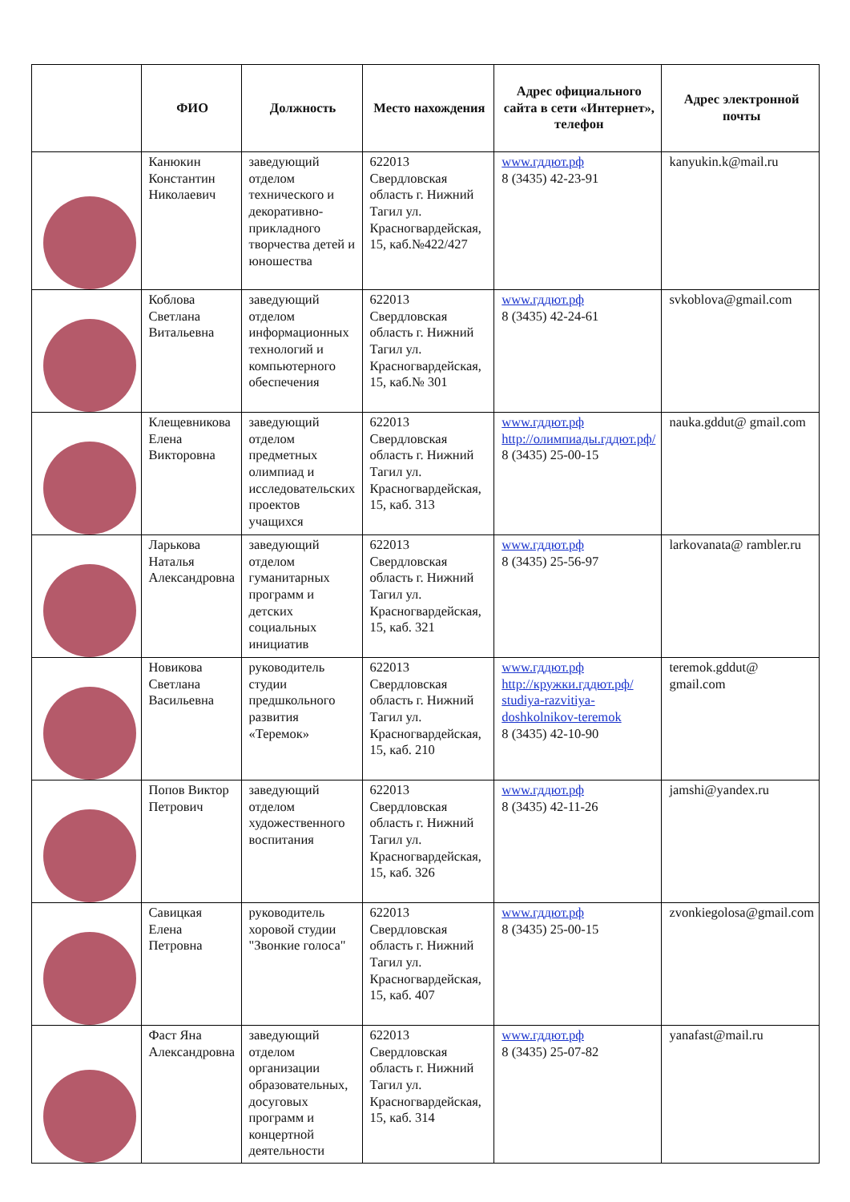| | ФИО | Должность | Место нахождения | Адрес официального сайта в сети «Интернет», телефон | Адрес электронной почты |
| --- | --- | --- | --- | --- | --- |
| | Канюкин Константин Николаевич | заведующий отделом технического и декоративно-прикладного творчества детей и юношества | 622013 Свердловская область г. Нижний Тагил ул. Красногвардейская, 15, каб.№422/427 | www.гддют.рф 8 (3435) 42-23-91 | kanyukin.k@mail.ru |
| | Коблова Светлана Витальевна | заведующий отделом информационных технологий и компьютерного обеспечения | 622013 Свердловская область г. Нижний Тагил ул. Красногвардейская, 15, каб.№ 301 | www.гддют.рф 8 (3435) 42-24-61 | svkoblova@gmail.com |
| | Клещевникова Елена Викторовна | заведующий отделом предметных олимпиад и исследовательских проектов учащихся | 622013 Свердловская область г. Нижний Тагил ул. Красногвардейская, 15, каб. 313 | www.гддют.рф http://олимпиады.гддют.рф/ 8 (3435) 25-00-15 | nauka.gddut@ gmail.com |
| | Ларькова Наталья Александровна | заведующий отделом гуманитарных программ и детских социальных инициатив | 622013 Свердловская область г. Нижний Тагил ул. Красногвардейская, 15, каб. 321 | www.гддют.рф 8 (3435) 25-56-97 | larkovanata@ rambler.ru |
| | Новикова Светлана Васильевна | руководитель студии предшкольного развития «Теремок» | 622013 Свердловская область г. Нижний Тагил ул. Красногвардейская, 15, каб. 210 | www.гддют.рф http://кружки.гддют.рф/ studiya-razvitiya-doshkolnikov-teremok 8 (3435) 42-10-90 | teremok.gddut@ gmail.com |
| | Попов Виктор Петрович | заведующий отделом художественного воспитания | 622013 Свердловская область г. Нижний Тагил ул. Красногвардейская, 15, каб. 326 | www.гддют.рф 8 (3435) 42-11-26 | jamshi@yandex.ru |
| | Савицкая Елена Петровна | руководитель хоровой студии "Звонкие голоса" | 622013 Свердловская область г. Нижний Тагил ул. Красногвардейская, 15, каб. 407 | www.гддют.рф 8 (3435) 25-00-15 | zvonkiegolosa@gmail.com |
| | Фаст Яна Александровна | заведующий отделом организации образовательных, досуговых программ и концертной деятельности | 622013 Свердловская область г. Нижний Тагил ул. Красногвардейская, 15, каб. 314 | www.гддют.рф 8 (3435) 25-07-82 | yanafast@mail.ru |